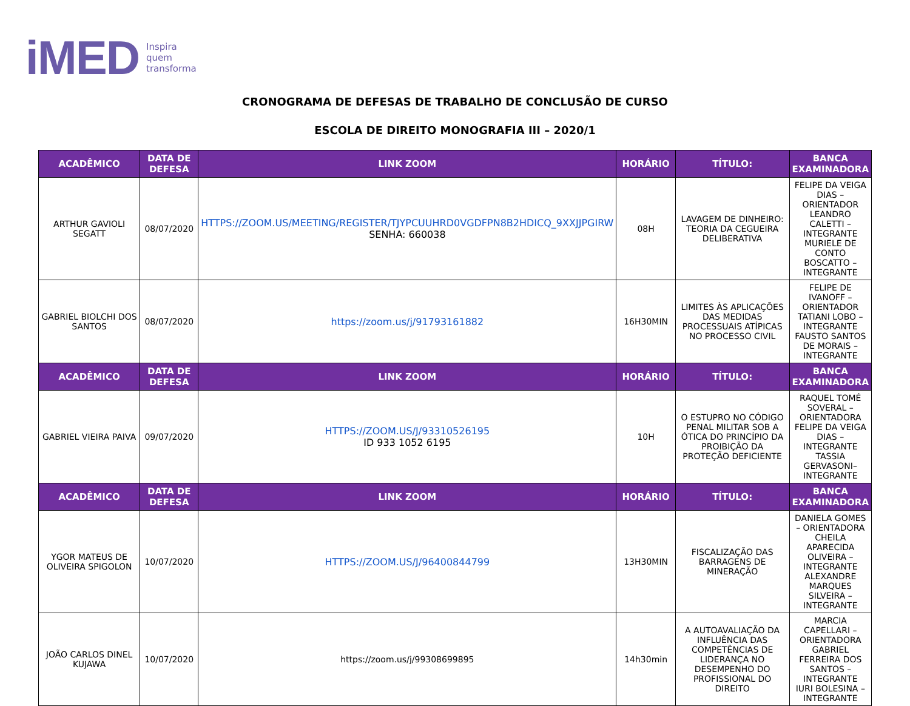iMED Inspira
quem
transforma
CRONOGRAMA DE DEFESAS DE TRABALHO DE CONCLUSÃO DE CURSO
ESCOLA DE DIREITO MONOGRAFIA III – 2020/1
| ACADÊMICO | DATA DE DEFESA | LINK ZOOM | HORÁRIO | TÍTULO: | BANCA EXAMINADORA |
| --- | --- | --- | --- | --- | --- |
| ARTHUR GAVIOLI SEGATT | 08/07/2020 | HTTPS://ZOOM.US/MEETING/REGISTER/TJYPCUUHRD0VGDFPN8B2HDICQ_9XXJJPGIRW SENHA: 660038 | 08H | LAVAGEM DE DINHEIRO: TEORIA DA CEGUEIRA DELIBERATIVA | FELIPE DA VEIGA DIAS – ORIENTADOR LEANDRO CALETTI – INTEGRANTE MURIELE DE CONTO BOSCATTO – INTEGRANTE |
| GABRIEL BIOLCHI DOS SANTOS | 08/07/2020 | https://zoom.us/j/91793161882 | 16H30MIN | LIMITES ÀS APLICAÇÕES DAS MEDIDAS PROCESSUAIS ATÍPICAS NO PROCESSO CIVIL | FELIPE DE IVANOFF – ORIENTADOR TATIANI LOBO – INTEGRANTE FAUSTO SANTOS DE MORAIS – INTEGRANTE |
| ACADÊMICO | DATA DE DEFESA | LINK ZOOM | HORÁRIO | TÍTULO: | BANCA EXAMINADORA |
| GABRIEL VIEIRA PAIVA | 09/07/2020 | HTTPS://ZOOM.US/J/93310526195 ID 933 1052 6195 | 10H | O ESTUPRO NO CÓDIGO PENAL MILITAR SOB A ÓTICA DO PRINCÍPIO DA PROIBIÇÃO DA PROTEÇÃO DEFICIENTE | RAQUEL TOMÉ SOVERAL – ORIENTADORA FELIPE DA VEIGA DIAS – INTEGRANTE TASSIA GERVASONI– INTEGRANTE |
| ACADÊMICO | DATA DE DEFESA | LINK ZOOM | HORÁRIO | TÍTULO: | BANCA EXAMINADORA |
| YGOR MATEUS DE OLIVEIRA SPIGOLON | 10/07/2020 | HTTPS://ZOOM.US/J/96400844799 | 13H30MIN | FISCALIZAÇÃO DAS BARRAGENS DE MINERAÇÃO | DANIELA GOMES – ORIENTADORA CHEILA APARECIDA OLIVEIRA – INTEGRANTE ALEXANDRE MARQUES SILVEIRA – INTEGRANTE |
| JOÃO CARLOS DINEL KUJAWA | 10/07/2020 | https://zoom.us/j/99308699895 | 14h30min | A AUTOAVALIAÇÃO DA INFLUÊNCIA DAS COMPETÊNCIAS DE LIDERANÇA NO DESEMPENHO DO PROFISSIONAL DO DIREITO | MARCIA CAPELLARI – ORIENTADORA GABRIEL FERREIRA DOS SANTOS – INTEGRANTE IURI BOLESINA – INTEGRANTE |